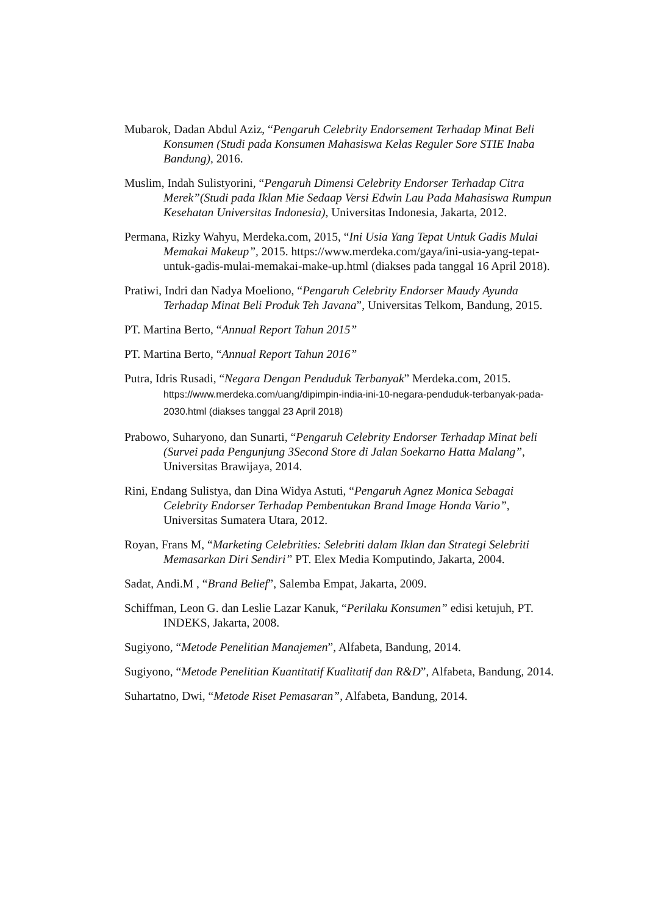Mubarok, Dadan Abdul Aziz, “Pengaruh Celebrity Endorsement Terhadap Minat Beli Konsumen (Studi pada Konsumen Mahasiswa Kelas Reguler Sore STIE Inaba Bandung), 2016.
Muslim, Indah Sulistyorini, “Pengaruh Dimensi Celebrity Endorser Terhadap Citra Merek”(Studi pada Iklan Mie Sedaap Versi Edwin Lau Pada Mahasiswa Rumpun Kesehatan Universitas Indonesia), Universitas Indonesia, Jakarta, 2012.
Permana, Rizky Wahyu, Merdeka.com, 2015, “Ini Usia Yang Tepat Untuk Gadis Mulai Memakai Makeup”, 2015. https://www.merdeka.com/gaya/ini-usia-yang-tepat-untuk-gadis-mulai-memakai-make-up.html (diakses pada tanggal 16 April 2018).
Pratiwi, Indri dan Nadya Moeliono, “Pengaruh Celebrity Endorser Maudy Ayunda Terhadap Minat Beli Produk Teh Javana”, Universitas Telkom, Bandung, 2015.
PT. Martina Berto, “Annual Report Tahun 2015”
PT. Martina Berto, “Annual Report Tahun 2016”
Putra, Idris Rusadi, “Negara Dengan Penduduk Terbanyak” Merdeka.com, 2015. https://www.merdeka.com/uang/dipimpin-india-ini-10-negara-penduduk-terbanyak-pada-2030.html (diakses tanggal 23 April 2018)
Prabowo, Suharyono, dan Sunarti, “Pengaruh Celebrity Endorser Terhadap Minat beli (Survei pada Pengunjung 3Second Store di Jalan Soekarno Hatta Malang”, Universitas Brawijaya, 2014.
Rini, Endang Sulistya, dan Dina Widya Astuti, “Pengaruh Agnez Monica Sebagai Celebrity Endorser Terhadap Pembentukan Brand Image Honda Vario”, Universitas Sumatera Utara, 2012.
Royan, Frans M, “Marketing Celebrities: Selebriti dalam Iklan dan Strategi Selebriti Memasarkan Diri Sendiri” PT. Elex Media Komputindo, Jakarta, 2004.
Sadat, Andi.M , “Brand Belief”, Salemba Empat, Jakarta, 2009.
Schiffman, Leon G. dan Leslie Lazar Kanuk, “Perilaku Konsumen” edisi ketujuh, PT. INDEKS, Jakarta, 2008.
Sugiyono, “Metode Penelitian Manajemen”, Alfabeta, Bandung, 2014.
Sugiyono, “Metode Penelitian Kuantitatif Kualitatif dan R&D”, Alfabeta, Bandung, 2014.
Suhartatno, Dwi, “Metode Riset Pemasaran”, Alfabeta, Bandung, 2014.